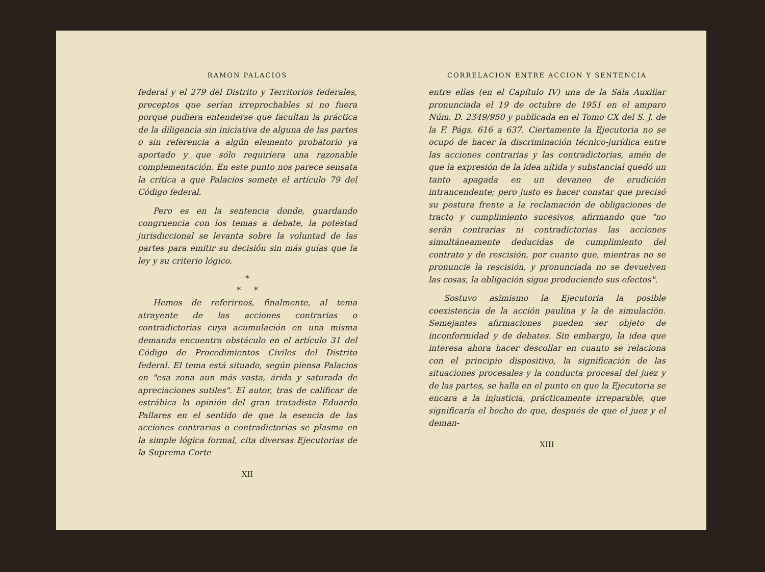RAMON PALACIOS
federal y el 279 del Distrito y Territorios federales, preceptos que serían irreprochables si no fuera porque pudiera entenderse que facultan la práctica de la diligencia sin iniciativa de alguna de las partes o sin referencia a algún elemento probatorio ya aportado y que sólo requiriera una razonable complementación. En este punto nos parece sensata la crítica a que Palacios somete el artículo 79 del Código federal.
Pero es en la sentencia donde, guardando congruencia con los temas a debate, la potestad jurisdiccional se levanta sobre la voluntad de las partes para emitir su decisión sin más guías que la ley y su criterio lógico.
*
* *
Hemos de referirnos, finalmente, al tema atrayente de las acciones contrarias o contradictorias cuya acumulación en una misma demanda encuentra obstáculo en el artículo 31 del Código de Procedimientos Civiles del Distrito federal. El tema está situado, según piensa Palacios en "esa zona aun más vasta, árida y saturada de apreciaciones sutiles". El autor, tras de calificar de estrábica la opinión del gran tratadista Eduardo Pallares en el sentido de que la esencia de las acciones contrarias o contradictorias se plasma en la simple lógica formal, cita diversas Ejecutorias de la Suprema Corte
XII
CORRELACION ENTRE ACCION Y SENTENCIA
entre ellas (en el Capítulo IV) una de la Sala Auxiliar pronunciada el 19 de octubre de 1951 en el amparo Núm. D. 2349/950 y publicada en el Tomo CX del S. J. de la F. Págs. 616 a 637. Ciertamente la Ejecutoria no se ocupó de hacer la discriminación técnico-jurídica entre las acciones contrarias y las contradictorias, amén de que la expresión de la idea nítida y substancial quedó un tanto apagada en un devaneo de erudición intrancendente; pero justo es hacer constar que precisó su postura frente a la reclamación de obligaciones de tracto y cumplimiento sucesivos, afirmando que "no serán contrarias ni contradictorias las acciones simultáneamente deducidas de cumplimiento del contrato y de rescisión, por cuanto que, mientras no se pronuncie la rescisión, y pronunciada no se devuelven las cosas, la obligación sigue produciendo sus efectos".
Sostuvo asimismo la Ejecutoria la posible coexistencia de la acción paulina y la de simulación. Semejantes afirmaciones pueden ser objeto de inconformidad y de debates. Sin embargo, la idea que interesa ahora hacer descollar en cuanto se relaciona con el principio dispositivo, la significación de las situaciones procesales y la conducta procesal del juez y de las partes, se halla en el punto en que la Ejecutoria se encara a la injusticia, prácticamente irreparable, que significaría el hecho de que, después de que el juez y el deman-
XIII